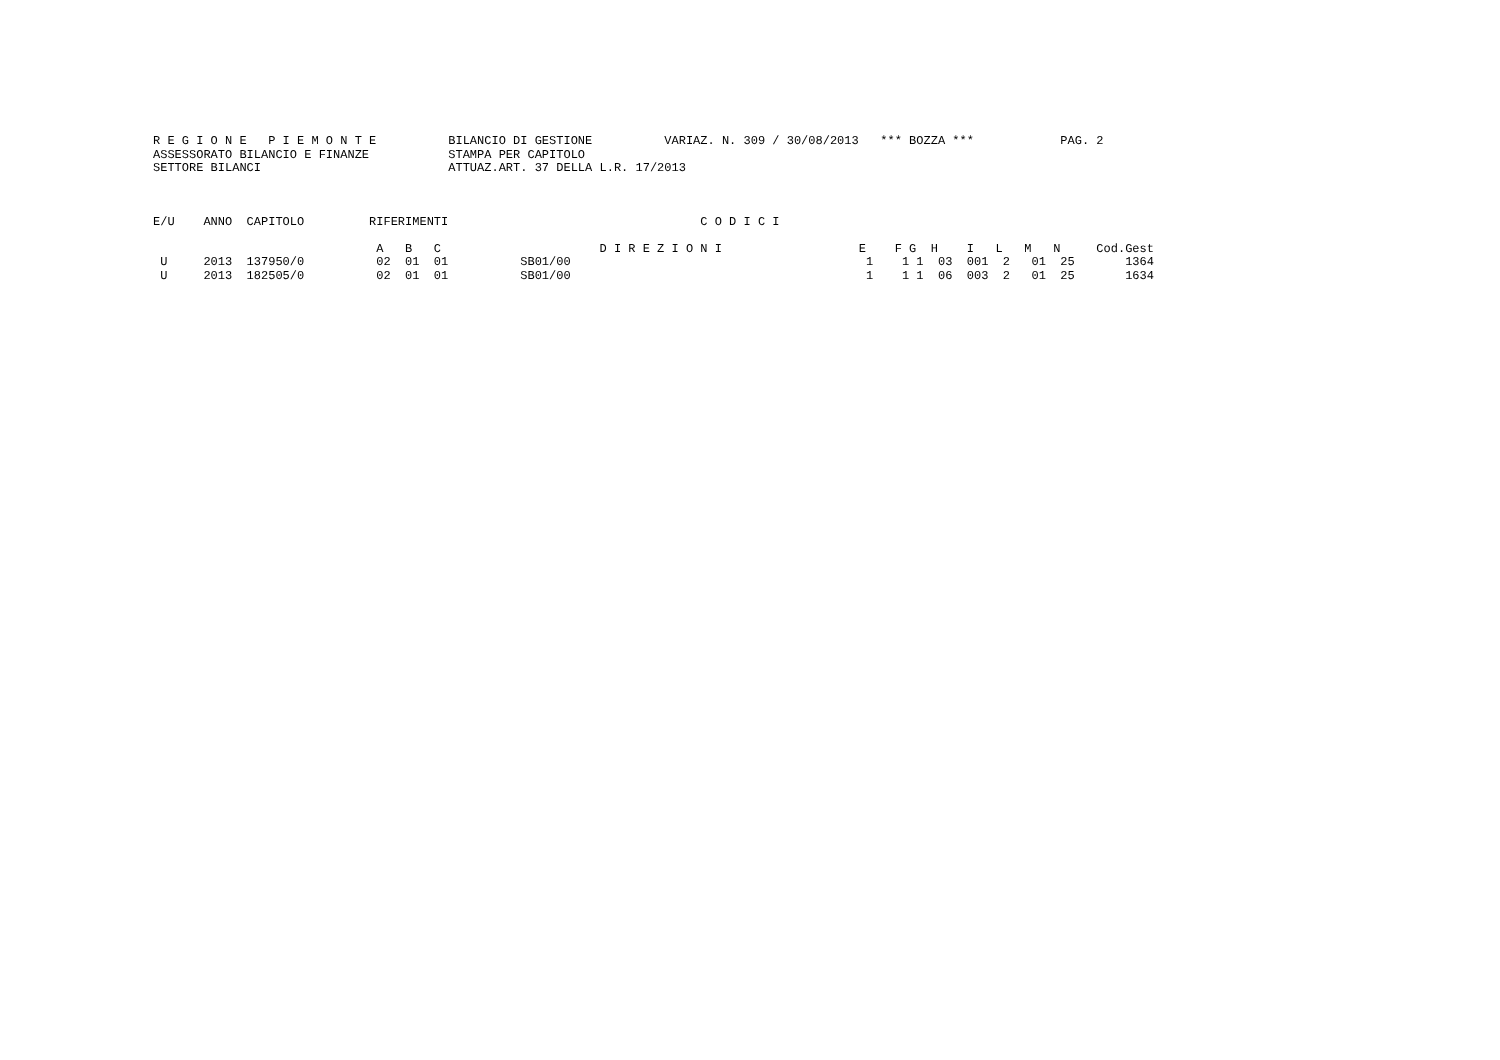R E G I O N E   P I E M O N T E          BILANCIO DI GESTIONE          VARIAZ. N. 309 / 30/08/2013   *** BOZZA ***            PAG. 2
ASSESSORATO BILANCIO E FINANZE           STAMPA PER CAPITOLO
SETTORE BILANCI                          ATTUAZ.ART. 37 DELLA L.R. 17/2013
E/U    ANNO  CAPITOLO         RIFERIMENTI                                   C O D I C I

                               A   B   C                      D I R E Z I O N I                   E    F G  H    I   L   M   N     Cod.Gest
 U     2013  137950/0          02  01  01          SB01/00                                         1    1 1  03  001  2   01  25       1364
 U     2013  182505/0          02  01  01          SB01/00                                         1    1 1  06  003  2   01  25       1634